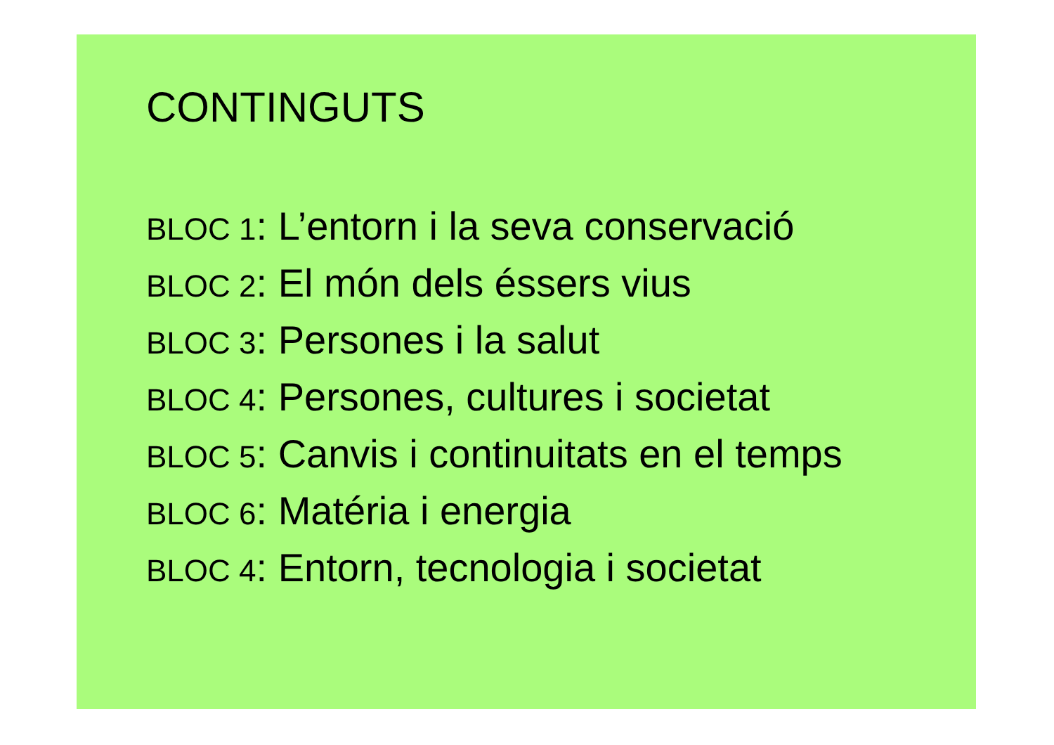CONTINGUTS
BLOC 1: L’entorn i la seva conservació
BLOC 2: El món dels éssers vius
BLOC 3: Persones i la salut
BLOC 4: Persones, cultures i societat
BLOC 5: Canvis i continuitats en el temps
BLOC 6: Matéria i energia
BLOC 4: Entorn, tecnologia i societat